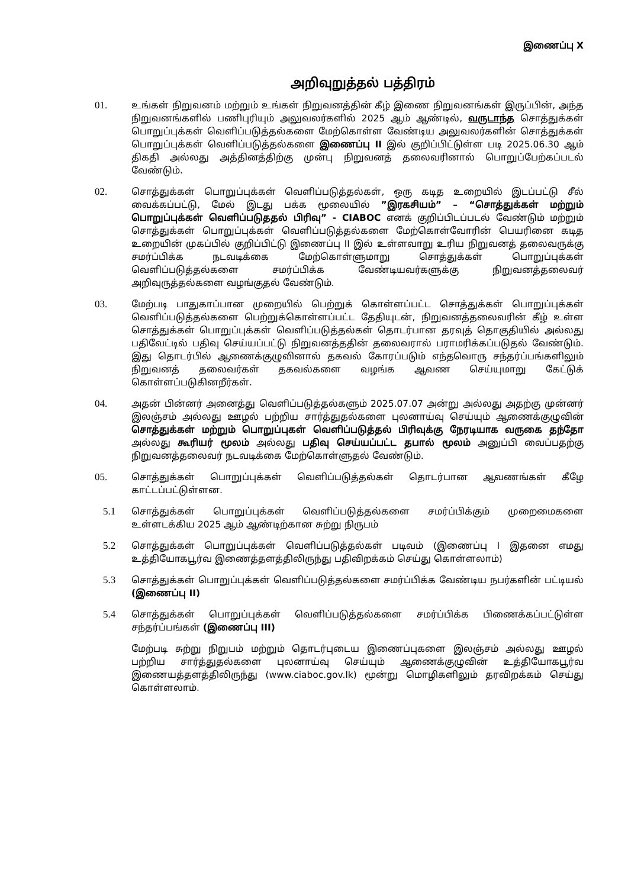இணைப்பு X
அறிவுறுத்தல் பத்திரம்
01. உங்கள் நிறுவனம் மற்றும் உங்கள் நிறுவனத்தின் கீழ் இணை நிறுவனங்கள் இருப்பின், அந்த நிறுவனங்களில் பணிபுரியும் அலுவலர்களில் 2025 ஆம் ஆண்டில், வருடாந்த சொத்துக்கள் பொறுப்புக்கள் வெளிப்படுத்தல்களை மேற்கொள்ள வேண்டிய அலுவலர்களின் சொத்துக்கள் பொறுப்புக்கள் வெளிப்படுத்தல்களை இணைப்பு II இல் குறிப்பிட்டுள்ள படி 2025.06.30 ஆம் திகதி அல்லது அத்தினத்திற்கு முன்பு நிறுவனத் தலைவரினால் பொறுப்பேற்கப்படல் வேண்டும்.
02. சொத்துக்கள் பொறுப்புக்கள் வெளிப்படுத்தல்கள், ஒரு கடித உறையில் இடப்பட்டு சீல் வைக்கப்பட்டு, மேல் இடது பக்க மூலையில் ”இரகசியம்” – “சொத்துக்கள் மற்றும் பொறுப்புக்கள் வெளிப்படுததல் பிரிவு” - CIABOC எனக் குறிப்பிடப்படல் வேண்டும் மற்றும் சொத்துக்கள் பொறுப்புக்கள் வெளிப்படுத்தல்களை மேற்கொள்வோரின் பெயரினை கடித உறையின் முகப்பில் குறிப்பிட்டு இணைப்பு II இல் உள்ளவாறு உரிய நிறுவனத் தலைவருக்கு சமர்ப்பிக்க நடவடிக்கை மேற்கொள்ளுமாறு சொத்துக்கள் பொறுப்புக்கள் வெளிப்படுத்தல்களை சமர்ப்பிக்க வேண்டியவர்களுக்கு நிறுவனத்தலைவர் அறிவுருத்தல்களை வழங்குதல் வேண்டும்.
03. மேற்படி பாதுகாப்பான முறையில் பெற்றுக் கொள்ளப்பட்ட சொத்துக்கள் பொறுப்புக்கள் வெளிப்படுத்தல்களை பெற்றுக்கொள்ளப்பட்ட தேதியுடன், நிறுவனத்தலைவரின் கீழ் உள்ள சொத்துக்கள் பொறுப்புக்கள் வெளிப்படுத்தல்கள் தொடர்பான தரவுத் தொகுதியில் அல்லது பதிவேட்டில் பதிவு செய்யப்பட்டு நிறுவனத்ததின் தலைவரால் பராமரிக்கப்படுதல் வேண்டும். இது தொடர்பில் ஆணைக்குழுவினால் தகவல் கோரப்படும் எந்தவொரு சந்தர்ப்பங்களிலும் நிறுவனத் தலைவர்கள் தகவல்களை வழங்க ஆவண செய்யுமாறு கேட்டுக் கொள்ளப்படுகினறீர்கள்.
04. அதன் பின்னர் அனைத்து வெளிப்படுத்தல்களும் 2025.07.07 அன்று அல்லது அதற்கு முன்னர் இலஞ்சம் அல்லது ஊழல் பற்றிய சார்த்துதல்களை புலனாய்வு செய்யும் ஆணைக்குழுவின் சொத்துக்கள் மற்றும் பொறுப்புகள் வெளிப்படுத்தல் பிரிவுக்கு நேரடியாக வருகை தந்தோ அல்லது கூரியர் மூலம் அல்லது பதிவு செய்யப்பட்ட தபால் மூலம் அனுப்பி வைப்பதற்கு நிறுவனத்தலைவர் நடவடிக்கை மேற்கொள்ளுதல் வேண்டும்.
05. சொத்துக்கள் பொறுப்புக்கள் வெளிப்படுத்தல்கள் தொடர்பான ஆவணங்கள் கீழே காட்டப்பட்டுள்ளன.
5.1 சொத்துக்கள் பொறுப்புக்கள் வெளிப்படுத்தல்களை சமர்ப்பிக்கும் முறைமைகளை உள்ளடக்கிய 2025 ஆம் ஆண்டிற்கான சுற்று நிருபம்
5.2 சொத்துக்கள் பொறுப்புக்கள் வெளிப்படுத்தல்கள் படிவம் (இணைப்பு I இதனை எமது உத்தியோகபூர்வ இணைத்தளத்திலிருந்து பதிவிறக்கம் செய்து கொள்ளலாம்)
5.3 சொத்துக்கள் பொறுப்புக்கள் வெளிப்படுத்தல்களை சமர்ப்பிக்க வேண்டிய நபர்களின் பட்டியல் (இணைப்பு II)
5.4 சொத்துக்கள் பொறுப்புக்கள் வெளிப்படுத்தல்களை சமர்ப்பிக்க பிணைக்கப்பட்டுள்ள சந்தர்ப்பங்கள் (இணைப்பு III)
மேற்படி சுற்று நிறுபம் மற்றும் தொடர்புடைய இணைப்புகளை இலஞ்சம் அல்லது ஊழல் பற்றிய சார்த்துதல்களை புலனாய்வு செய்யும் ஆணைக்குழுவின் உத்தியோகபூர்வ இணையத்தளத்திலிருந்து (www.ciaboc.gov.lk) மூன்று மொழிகளிலும் தரவிறக்கம் செய்து கொள்ளலாம்.